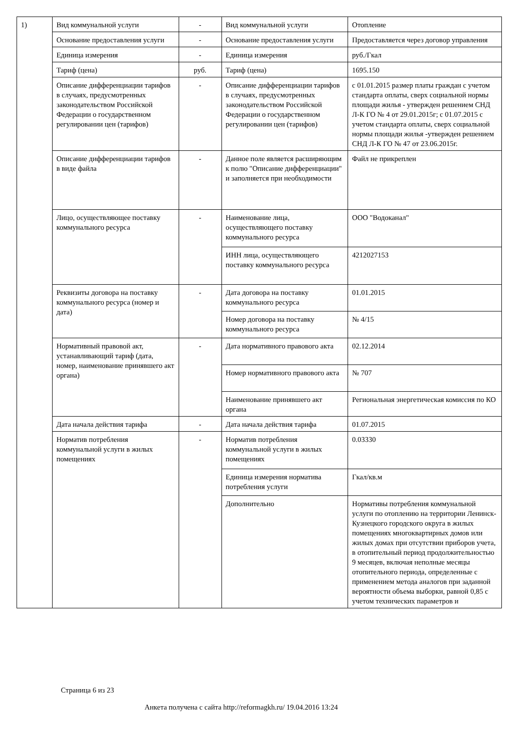| 1) | Вид коммунальной услуги | - | Вид коммунальной услуги | Отопление |
| | Основание предоставления услуги | - | Основание предоставления услуги | Предоставляется через договор управления |
| | Единица измерения | - | Единица измерения | руб./Гкал |
| | Тариф (цена) | руб. | Тариф (цена) | 1695.150 |
| | Описание дифференциации тарифов в случаях, предусмотренных законодательством Российской Федерации о государственном регулировании цен (тарифов) | - | Описание дифференциации тарифов в случаях, предусмотренных законодательством Российской Федерации о государственном регулировании цен (тарифов) | с 01.01.2015 размер платы граждан с учетом стандарта оплаты, сверх социальной нормы площади жилья - утвержден решением СНД Л-К ГО № 4 от 29.01.2015г; с 01.07.2015 с учетом стандарта оплаты, сверх социальной нормы площади жилья -утвержден решением СНД Л-К ГО № 47 от 23.06.2015г. |
| | Описание дифференциации тарифов в виде файла | - | Данное поле является расширяющим к полю "Описание дифференциации" и заполняется при необходимости | Файл не прикреплен |
| | Лицо, осуществляющее поставку коммунального ресурса | - | Наименование лица, осуществляющего поставку коммунального ресурса | ООО "Водоканал" |
| | | | ИНН лица, осуществляющего поставку коммунального ресурса | 4212027153 |
| | Реквизиты договора на поставку коммунального ресурса (номер и дата) | - | Дата договора на поставку коммунального ресурса | 01.01.2015 |
| | | | Номер договора на поставку коммунального ресурса | № 4/15 |
| | Нормативный правовой акт, устанавливающий тариф (дата, номер, наименование принявшего акт органа) | - | Дата нормативного правового акта | 02.12.2014 |
| | | | Номер нормативного правового акта | № 707 |
| | | | Наименование принявшего акт органа | Региональная энергетическая комиссия по КО |
| | Дата начала действия тарифа | - | Дата начала действия тарифа | 01.07.2015 |
| | Норматив потребления коммунальной услуги в жилых помещениях | - | Норматив потребления коммунальной услуги в жилых помещениях | 0.03330 |
| | | | Единица измерения норматива потребления услуги | Гкал/кв.м |
| | | | Дополнительно | Нормативы потребления коммунальной услуги по отоплению на территории Ленинск-Кузнецкого городского округа в жилых помещениях многоквартирных домов или жилых домах при отсутствии приборов учета, в отопительный период продолжительностью 9 месяцев, включая неполные месяцы отопительного периода, определенные с применением метода аналогов при заданной вероятности объема выборки, равной 0,85 с учетом технических параметров и |
Страница 6 из 23
Анкета получена с сайта http://reformagkh.ru/ 19.04.2016 13:24